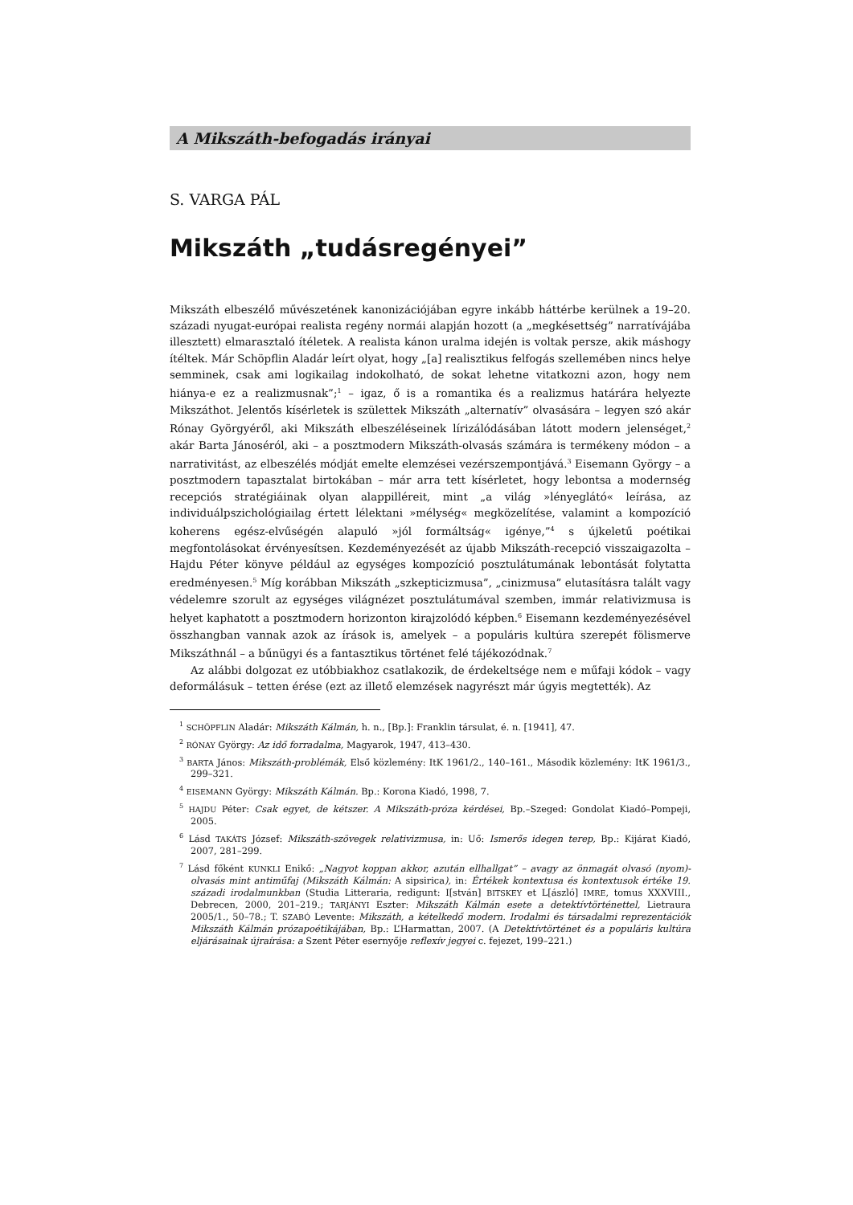A Mikszáth-befogadás irányai
S. VARGA PÁL
Mikszáth „tudásregényei”
Mikszáth elbeszélő művészetének kanonizációjában egyre inkább háttérbe kerülnek a 19–20. századi nyugat-európai realista regény normái alapján hozott (a „megkésettség” narratívájába illesztett) elmarasztaló ítéletek. A realista kánon uralma idején is voltak persze, akik máshogy ítéltek. Már Schöpflin Aladár leírt olyat, hogy „[a] realisztikus felfogás szellemében nincs helye semminek, csak ami logikailag indokolható, de sokat lehetne vitatkozni azon, hogy nem hiánya-e ez a realizmusnak”;<sup>1</sup> – igaz, ő is a romantika és a realizmus határára helyezte Mikszáthot. Jelentős kísérletek is születtek Mikszáth „alternatív” olvasására – legyen szó akár Rónay Györgyéről, aki Mikszáth elbeszéléseinek lírizálódásában látott modern jelenséget,<sup>2</sup> akár Barta Jánoséról, aki – a posztmodern Mikszáth-olvasás számára is termékeny módon – a narrativitást, az elbeszélés módját emelte elemzései vezérszempontjává.<sup>3</sup> Eisemann György – a posztmodern tapasztalat birtokában – már arra tett kísérletet, hogy lebontsa a modernség recepciós stratégiáinak olyan alappilléreit, mint „a világ »lényeglátó« leírása, az individuálpszichológiailag értett lélektani »mélység« megközelítése, valamint a kompozíció koherens egész-elvűségén alapuló »jól formáltság« igénye,”<sup>4</sup> s újkeletű poétikai megfontolásokat érvényesítsen. Kezdeményezését az újabb Mikszáth-recepció visszaigazolta – Hajdu Péter könyve például az egységes kompozíció posztulátumának lebontását folytatta eredményesen.<sup>5</sup> Míg korábban Mikszáth „szkepticizmusa”, „cinizmusa” elutasításra talált vagy védelemre szorult az egységes világnézet posztulátumával szemben, immár relativizmusa is helyet kaphatott a posztmodern horizonton kirajzolódó képben.<sup>6</sup> Eisemann kezdeményezésével összhangban vannak azok az írások is, amelyek – a populáris kultúra szerepét fölismerve Mikszáthnál – a bűnügyi és a fantasztikus történet felé tájékozódnak.<sup>7</sup>
Az alábbi dolgozat ez utóbbiakhoz csatlakozik, de érdekeltsége nem e műfaji kódok – vagy deformálásuk – tetten érése (ezt az illető elemzések nagyrészt már úgyis megtették). Az
<sup>1</sup> SCHÖPFLIN Aladár: Mikszáth Kálmán, h. n., [Bp.]: Franklin társulat, é. n. [1941], 47.
<sup>2</sup> RÓNAY György: Az idő forradalma, Magyarok, 1947, 413–430.
<sup>3</sup> BARTA János: Mikszáth-problémák, Első közlemény: ItK 1961/2., 140–161., Második közlemény: ItK 1961/3., 299–321.
<sup>4</sup> EISEMANN György: Mikszáth Kálmán. Bp.: Korona Kiadó, 1998, 7.
<sup>5</sup> HAJDU Péter: Csak egyet, de kétszer. A Mikszáth-próza kérdései, Bp.–Szeged: Gondolat Kiadó–Pompeji, 2005.
<sup>6</sup> Lásd TAKÁTS József: Mikszáth-szövegek relativizmusa, in: Uő: Ismerős idegen terep, Bp.: Kijárat Kiadó, 2007, 281–299.
<sup>7</sup> Lásd főként KUNKLI Enikő: „Nagyot koppan akkor, azután ellhallgat” – avagy az önmagát olvasó (nyom)-olvasás mint antiműfaj (Mikszáth Kálmán: A sipsirica), in: Értékek kontextusa és kontextusok értéke 19. századi irodalmunkban (Studia Litteraria, redigunt: I[stván] BITSKEY et L[ászló] IMRE, tomus XXXVIII., Debrecen, 2000, 201–219.; TARJÁNYI Eszter: Mikszáth Kálmán esete a detektívtörténettel, Lietraura 2005/1., 50–78.; T. SZABÓ Levente: Mikszáth, a kételkedő modern. Irodalmi és társadalmi reprezentációk Mikszáth Kálmán prózapoétikájában, Bp.: L’Harmattan, 2007. (A Detektívtörténet és a populáris kultúra eljárásainak újraírása: a Szent Péter esernyője reflexív jegyei c. fejezet, 199–221.)